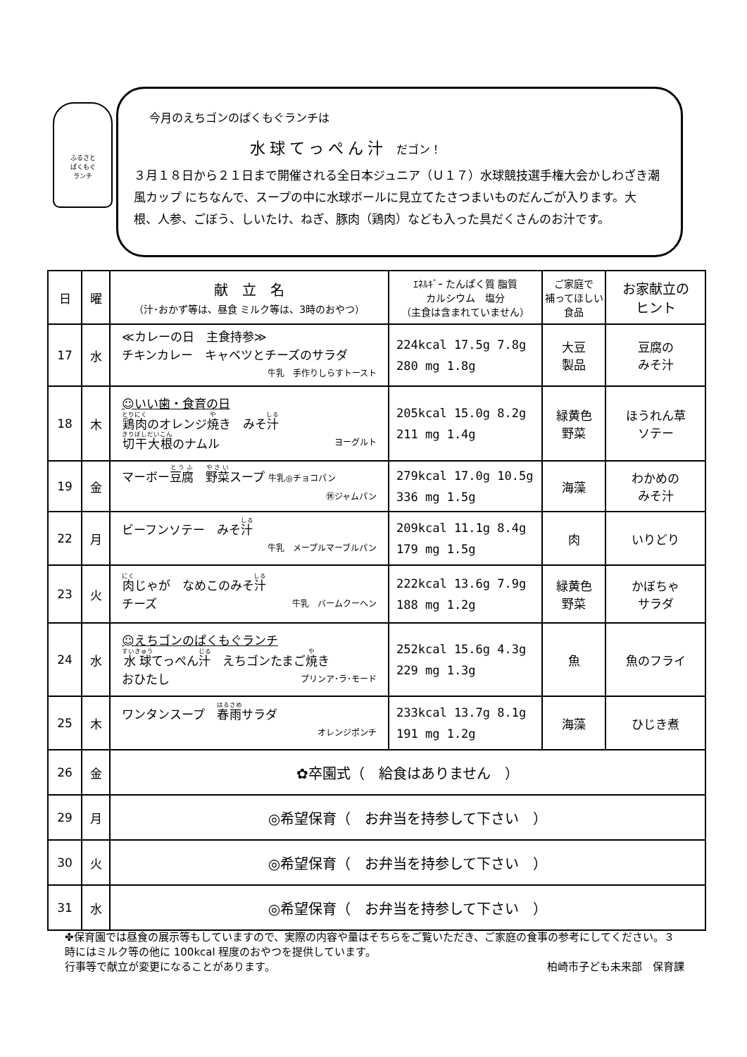ふるさと
ぱくもぐ
ランチ
今月のえちゴンのぱくもぐランチは
水球てっぺん汁 だゴン！
３月１８日から２１日まで開催される全日本ジュニア（Ｕ１７）水球競技選手権大会かしわざき潮風カップ にちなんで、スープの中に水球ボールに見立てたさつまいものだんごが入ります。大根、人参、ごぼう、しいたけ、ねぎ、豚肉（鶏肉）なども入った具だくさんのお汁です。
| 日 | 曜 | 献 立 名 （汁･おかず等は、昼食 ミルク等は、3時のおやつ） | ｴﾈﾙｷﾞｰ たんぱく質 脂質 カルシウム 塩分 （主食は含まれていません） | ご家庭で 補ってほしい食品 | お家献立の ヒント |
| --- | --- | --- | --- | --- | --- |
| 17 | 水 | ≪カレーの日 主食持参≫ チキンカレー キャベツとチーズのサラダ 牛乳 手作りしらすトースト | 224kcal 17.5g 7.8g 280 mg 1.8g | 大豆 製品 | 豆腐の みそ汁 |
| 18 | 木 | ☺いい歯・食育の日 鶏肉 のオレンジ 焼 き みそ 汁 切干大根 のナムル ヨーグルト | 205kcal 15.0g 8.2g 211 mg 1.4g | 緑黄色 野菜 | ほうれん草 ソテー |
| 19 | 金 | マーボー 豆腐 野菜 スープ 牛乳◎チョコパン ㊡ジャムパン | 279kcal 17.0g 10.5g 336 mg 1.5g | 海藻 | わかめの みそ汁 |
| 22 | 月 | ビーフンソテー みそ 汁 牛乳 メープルマーブルパン | 209kcal 11.1g 8.4g 179 mg 1.5g | 肉 | いりどり |
| 23 | 火 | 肉 じゃが なめこのみそ 汁 チーズ 牛乳 バームクーヘン | 222kcal 13.6g 7.9g 188 mg 1.2g | 緑黄色 野菜 | かぼちゃ サラダ |
| 24 | 水 | ☺えちゴンのぱくもぐランチ 水球 てっぺん 汁 えちゴンたまご 焼 き おひたし プリンア･ラ･モード | 252kcal 15.6g 4.3g 229 mg 1.3g | 魚 | 魚のフライ |
| 25 | 木 | ワンタンスープ 春雨 サラダ オレンジポンチ | 233kcal 13.7g 8.1g 191 mg 1.2g | 海藻 | ひじき煮 |
| 26 | 金 | ✿卒園式（ 給食はありません ） | | | |
| 29 | 月 | ◎希望保育（ お弁当を持参して下さい ） | | | |
| 30 | 火 | ◎希望保育（ お弁当を持参して下さい ） | | | |
| 31 | 水 | ◎希望保育（ お弁当を持参して下さい ） | | | |
✤保育園では昼食の展示等もしていますので、実際の内容や量はそちらをご覧いただき、ご家庭の食事の参考にしてください。３時にはミルク等の他に 100kcal 程度のおやつを提供しています。
行事等で献立が変更になることがあります。 柏崎市子ども未来部　保育課